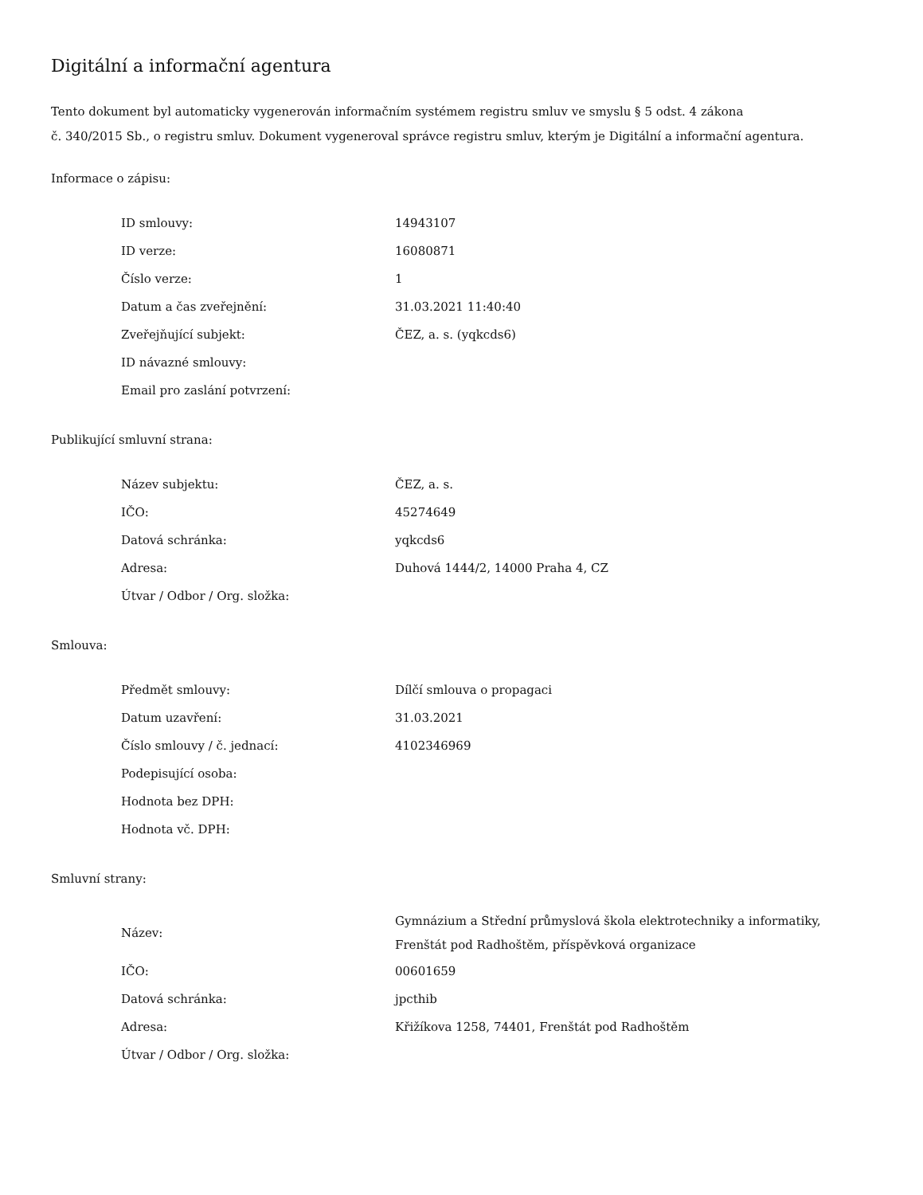Digitální a informační agentura
Tento dokument byl automaticky vygenerován informačním systémem registru smluv ve smyslu § 5 odst. 4 zákona
č. 340/2015 Sb., o registru smluv. Dokument vygeneroval správce registru smluv, kterým je Digitální a informační agentura.
Informace o zápisu:
| ID smlouvy: | 14943107 |
| ID verze: | 16080871 |
| Číslo verze: | 1 |
| Datum a čas zveřejnění: | 31.03.2021 11:40:40 |
| Zveřejňující subjekt: | ČEZ, a. s. (yqkcds6) |
| ID návazné smlouvy: | |
| Email pro zaslání potvrzení: | |
Publikující smluvní strana:
| Název subjektu: | ČEZ, a. s. |
| IČO: | 45274649 |
| Datová schránka: | yqkcds6 |
| Adresa: | Duhová 1444/2, 14000 Praha 4, CZ |
| Útvar / Odbor / Org. složka: | |
Smlouva:
| Předmět smlouvy: | Dílčí smlouva o propagaci |
| Datum uzavření: | 31.03.2021 |
| Číslo smlouvy / č. jednací: | 4102346969 |
| Podepisující osoba: | |
| Hodnota bez DPH: | |
| Hodnota vč. DPH: | |
Smluvní strany:
| Název: | Gymnázium a Střední průmyslová škola elektrotechniky a informatiky, Frenštát pod Radhoštěm, příspěvková organizace |
| IČO: | 00601659 |
| Datová schránka: | jpcthib |
| Adresa: | Křižíkova 1258, 74401, Frenštát pod Radhoštěm |
| Útvar / Odbor / Org. složka: | |